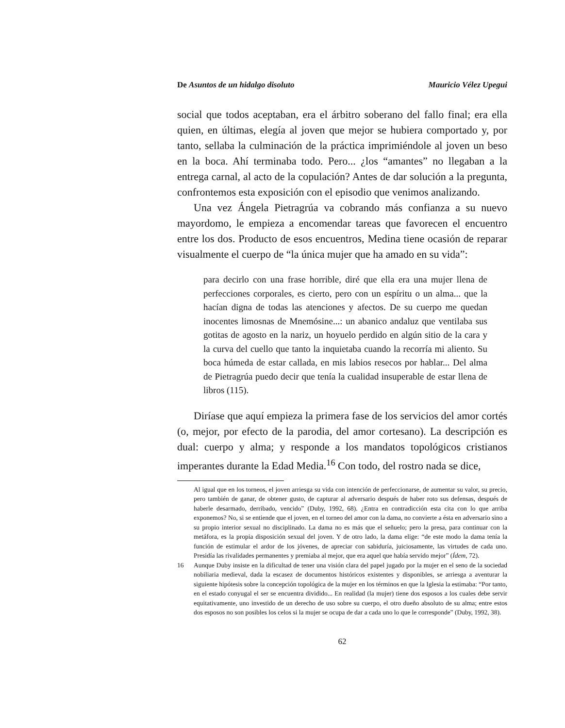De Asuntos de un hidalgo disoluto Mauricio Vélez Upegui
social que todos aceptaban, era el árbitro soberano del fallo final; era ella quien, en últimas, elegía al joven que mejor se hubiera comportado y, por tanto, sellaba la culminación de la práctica imprimiéndole al joven un beso en la boca. Ahí terminaba todo. Pero... ¿los “amantes” no llegaban a la entrega carnal, al acto de la copulación? Antes de dar solución a la pregunta, confrontemos esta exposición con el episodio que venimos analizando.
Una vez Ángela Pietragrúa va cobrando más confianza a su nuevo mayordomo, le empieza a encomendar tareas que favorecen el encuentro entre los dos. Producto de esos encuentros, Medina tiene ocasión de reparar visualmente el cuerpo de “la única mujer que ha amado en su vida”:
para decirlo con una frase horrible, diré que ella era una mujer llena de perfecciones corporales, es cierto, pero con un espíritu o un alma... que la hacían digna de todas las atenciones y afectos. De su cuerpo me quedan inocentes limosnas de Mnemósine...: un abanico andaluz que ventilaba sus gotitas de agosto en la nariz, un hoyuelo perdido en algún sitio de la cara y la curva del cuello que tanto la inquietaba cuando la recorría mi aliento. Su boca húmeda de estar callada, en mis labios resecos por hablar... Del alma de Pietragrúa puedo decir que tenía la cualidad insuperable de estar llena de libros (115).
Diríase que aquí empieza la primera fase de los servicios del amor cortés (o, mejor, por efecto de la parodia, del amor cortesano). La descripción es dual: cuerpo y alma; y responde a los mandatos topológicos cristianos imperantes durante la Edad Media.<sup>16</sup> Con todo, del rostro nada se dice,
Al igual que en los torneos, el joven arriesga su vida con intención de perfeccionarse, de aumentar su valor, su precio, pero también de ganar, de obtener gusto, de capturar al adversario después de haber roto sus defensas, después de haberle desarmado, derribado, vencido” (Duby, 1992, 68). ¿Entra en contradicción esta cita con lo que arriba exponemos? No, si se entiende que el joven, en el torneo del amor con la dama, no convierte a ésta en adversario sino a su propio interior sexual no disciplinado. La dama no es más que el señuelo; pero la presa, para continuar con la metáfora, es la propia disposición sexual del joven. Y de otro lado, la dama elige: “de este modo la dama tenía la función de estimular el ardor de los jóvenes, de apreciar con sabiduría, juiciosamente, las virtudes de cada uno. Presidía las rivalidades permanentes y premiaba al mejor, que era aquel que había servido mejor” (Ídem, 72).
16
Aunque Duby insiste en la dificultad de tener una visión clara del papel jugado por la mujer en el seno de la sociedad nobiliaria medieval, dada la escasez de documentos históricos existentes y disponibles, se arriesga a aventurar la siguiente hipótesis sobre la concepción topológica de la mujer en los términos en que la Iglesia la estimaba: “Por tanto, en el estado conyugal el ser se encuentra dividido... En realidad (la mujer) tiene dos esposos a los cuales debe servir equitativamente, uno investido de un derecho de uso sobre su cuerpo, el otro dueño absoluto de su alma; entre estos dos esposos no son posibles los celos si la mujer se ocupa de dar a cada uno lo que le corresponde” (Duby, 1992, 38).
62